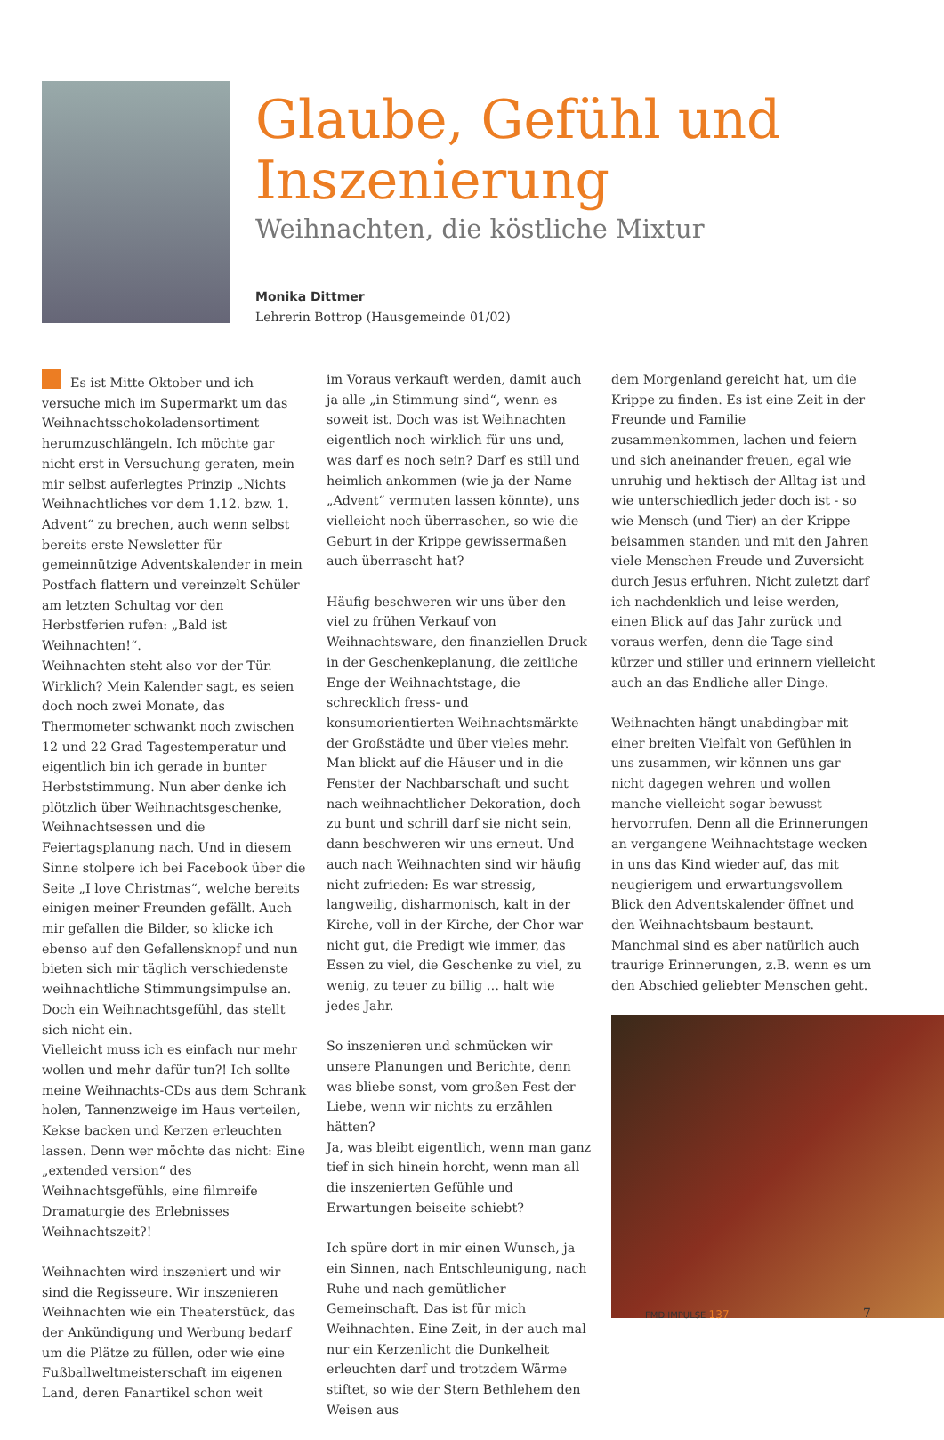Glaube, Gefühl und Inszenierung
Weihnachten, die köstliche Mixtur
Monika Dittmer
Lehrerin Bottrop (Hausgemeinde 01/02)
Es ist Mitte Oktober und ich versuche mich im Supermarkt um das Weihnachtsschokoladensortiment herumzuschlängeln. Ich möchte gar nicht erst in Versuchung geraten, mein mir selbst auferlegtes Prinzip „Nichts Weihnachtliches vor dem 1.12. bzw. 1. Advent“ zu brechen, auch wenn selbst bereits erste Newsletter für gemeinnützige Adventskalender in mein Postfach flattern und vereinzelt Schüler am letzten Schultag vor den Herbstferien rufen: „Bald ist Weihnachten!“.
Weihnachten steht also vor der Tür. Wirklich? Mein Kalender sagt, es seien doch noch zwei Monate, das Thermometer schwankt noch zwischen 12 und 22 Grad Tagestemperatur und eigentlich bin ich gerade in bunter Herbststimmung. Nun aber denke ich plötzlich über Weihnachtsgeschenke, Weihnachtsessen und die Feiertagsplanung nach. Und in diesem Sinne stolpere ich bei Facebook über die Seite „I love Christmas“, welche bereits einigen meiner Freunden gefällt. Auch mir gefallen die Bilder, so klicke ich ebenso auf den Gefallensknopf und nun bieten sich mir täglich verschiedenste weihnachtliche Stimmungsimpulse an. Doch ein Weihnachtsgefühl, das stellt sich nicht ein.
Vielleicht muss ich es einfach nur mehr wollen und mehr dafür tun?! Ich sollte meine Weihnachts-CDs aus dem Schrank holen, Tannenzweige im Haus verteilen, Kekse backen und Kerzen erleuchten lassen. Denn wer möchte das nicht: Eine „extended version“ des Weihnachtsgefühls, eine filmreife Dramaturgie des Erlebnisses Weihnachtszeit?!
Weihnachten wird inszeniert und wir sind die Regisseure. Wir inszenieren Weihnachten wie ein Theaterstück, das der Ankündigung und Werbung bedarf um die Plätze zu füllen, oder wie eine Fußballweltmeisterschaft im eigenen Land, deren Fanartikel schon weit
im Voraus verkauft werden, damit auch ja alle „in Stimmung sind“, wenn es soweit ist. Doch was ist Weihnachten eigentlich noch wirklich für uns und, was darf es noch sein? Darf es still und heimlich ankommen (wie ja der Name „Advent“ vermuten lassen könnte), uns vielleicht noch überraschen, so wie die Geburt in der Krippe gewissermaßen auch überrascht hat?
Häufig beschweren wir uns über den viel zu frühen Verkauf von Weihnachtsware, den finanziellen Druck in der Geschenkeplanung, die zeitliche Enge der Weihnachtstage, die schrecklich fress- und konsumorientierten Weihnachtsmärkte der Großstädte und über vieles mehr. Man blickt auf die Häuser und in die Fenster der Nachbarschaft und sucht nach weihnachtlicher Dekoration, doch zu bunt und schrill darf sie nicht sein, dann beschweren wir uns erneut. Und auch nach Weihnachten sind wir häufig nicht zufrieden: Es war stressig, langweilig, disharmonisch, kalt in der Kirche, voll in der Kirche, der Chor war nicht gut, die Predigt wie immer, das Essen zu viel, die Geschenke zu viel, zu wenig, zu teuer zu billig … halt wie jedes Jahr.
So inszenieren und schmücken wir unsere Planungen und Berichte, denn was bliebe sonst, vom großen Fest der Liebe, wenn wir nichts zu erzählen hätten?
Ja, was bleibt eigentlich, wenn man ganz tief in sich hinein horcht, wenn man all die inszenierten Gefühle und Erwartungen beiseite schiebt?
Ich spüre dort in mir einen Wunsch, ja ein Sinnen, nach Entschleunigung, nach Ruhe und nach gemütlicher Gemeinschaft. Das ist für mich Weihnachten. Eine Zeit, in der auch mal nur ein Kerzenlicht die Dunkelheit erleuchten darf und trotzdem Wärme stiftet, so wie der Stern Bethlehem den Weisen aus
dem Morgenland gereicht hat, um die Krippe zu finden. Es ist eine Zeit in der Freunde und Familie zusammenkommen, lachen und feiern und sich aneinander freuen, egal wie unruhig und hektisch der Alltag ist und wie unterschiedlich jeder doch ist - so wie Mensch (und Tier) an der Krippe beisammen standen und mit den Jahren viele Menschen Freude und Zuversicht durch Jesus erfuhren. Nicht zuletzt darf ich nachdenklich und leise werden, einen Blick auf das Jahr zurück und voraus werfen, denn die Tage sind kürzer und stiller und erinnern vielleicht auch an das Endliche aller Dinge.
Weihnachten hängt unabdingbar mit einer breiten Vielfalt von Gefühlen in uns zusammen, wir können uns gar nicht dagegen wehren und wollen manche vielleicht sogar bewusst hervorrufen. Denn all die Erinnerungen an vergangene Weihnachtstage wecken in uns das Kind wieder auf, das mit neugierigem und erwartungsvollem Blick den Adventskalender öffnet und den Weihnachtsbaum bestaunt. Manchmal sind es aber natürlich auch traurige Erinnerungen, z.B. wenn es um den Abschied geliebter Menschen geht.
FMD IMPULSE 137 7